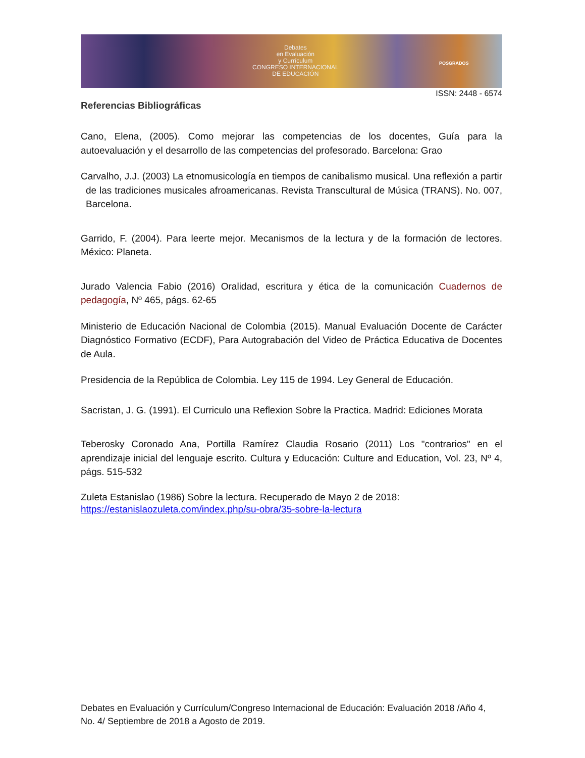Debates
en Evaluación
y Currículum
CONGRESO INTERNACIONAL
DE EDUCACIÓN
POSGRADOS
ISSN: 2448 - 6574
Referencias Bibliográficas
Cano, Elena, (2005). Como mejorar las competencias de los docentes, Guía para la autoevaluación y el desarrollo de las competencias del profesorado. Barcelona: Grao
Carvalho, J.J. (2003) La etnomusicología en tiempos de canibalismo musical. Una reflexión a partir de las tradiciones musicales afroamericanas. Revista Transcultural de Música (TRANS). No. 007, Barcelona.
Garrido, F. (2004). Para leerte mejor. Mecanismos de la lectura y de la formación de lectores. México: Planeta.
Jurado Valencia Fabio (2016) Oralidad, escritura y ética de la comunicación Cuadernos de pedagogía, Nº 465, págs. 62-65
Ministerio de Educación Nacional de Colombia (2015). Manual Evaluación Docente de Carácter Diagnóstico Formativo (ECDF), Para Autograbación del Video de Práctica Educativa de Docentes de Aula.
Presidencia de la República de Colombia. Ley 115 de 1994. Ley General de Educación.
Sacristan, J. G. (1991). El Curriculo una Reflexion Sobre la Practica. Madrid: Ediciones Morata
Teberosky Coronado Ana, Portilla Ramírez Claudia Rosario (2011) Los "contrarios" en el aprendizaje inicial del lenguaje escrito. Cultura y Educación: Culture and Education, Vol. 23, Nº 4, págs. 515-532
Zuleta Estanislao (1986) Sobre la lectura. Recuperado de Mayo 2 de 2018:
https://estanislaozuleta.com/index.php/su-obra/35-sobre-la-lectura
Debates en Evaluación y Currículum/Congreso Internacional de Educación: Evaluación 2018 /Año 4, No. 4/ Septiembre de 2018 a Agosto de 2019.